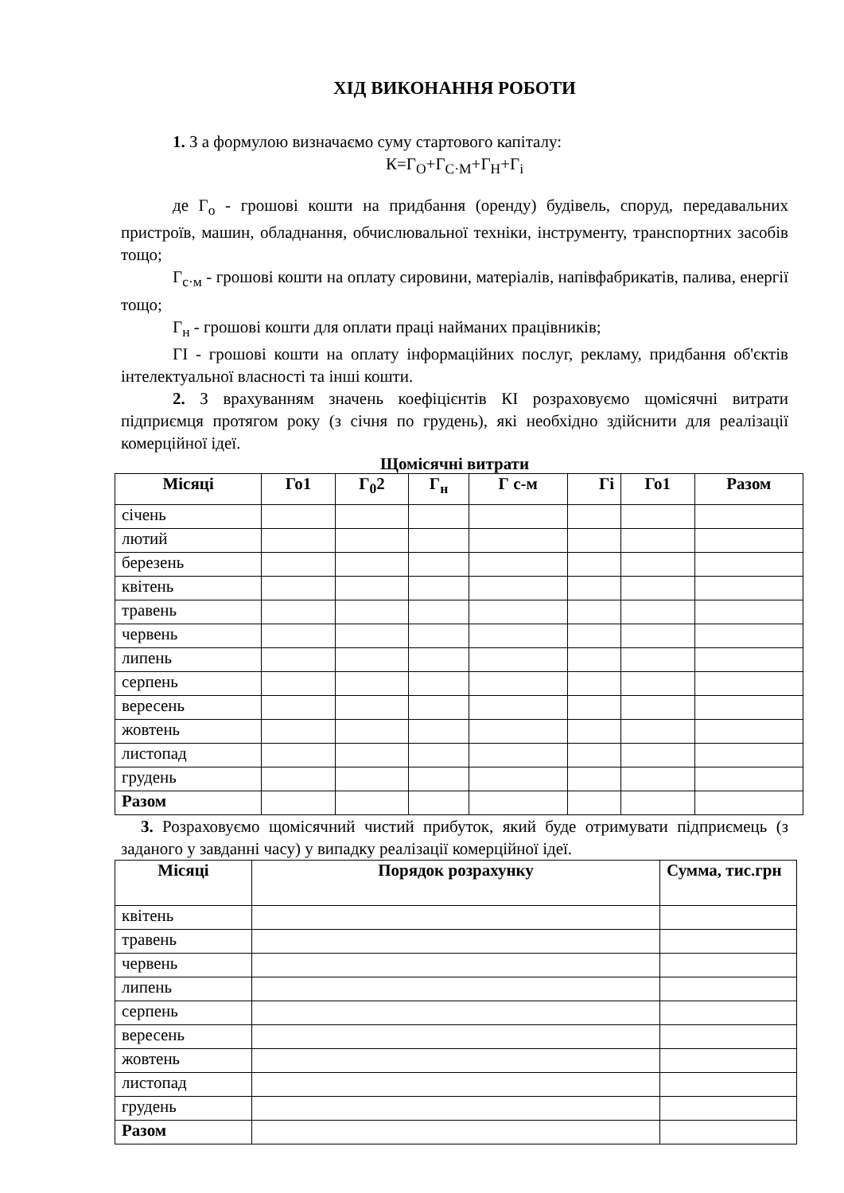ХІД ВИКОНАННЯ РОБОТИ
1. З а формулою визначаємо суму стартового капіталу:
К=Г<sub>О</sub>+Г<sub>С·М</sub>+Г<sub>Н</sub>+Г<sub>і</sub>
де Г<sub>о</sub> - грошові кошти на придбання (оренду) будівель, споруд, передавальних пристроїв, машин, обладнання, обчислювальної техніки, інструменту, транспортних засобів тощо;
Г<sub>с·м</sub> - грошові кошти на оплату сировини, матеріалів, напівфабрикатів, палива, енергії тощо;
Г<sub>н</sub> - грошові кошти для оплати праці найманих працівників;
ГІ - грошові кошти на оплату інформаційних послуг, рекламу, придбання об'єктів інтелектуальної власності та інші кошти.
2. З врахуванням значень коефіцієнтів КІ розраховуємо щомісячні витрати підприємця протягом року (з січня по грудень), які необхідно здійснити для реалізації комерційної ідеї.
Щомісячні витрати
| Місяці | Го1 | Г<sub>0</sub>2 | Г<sub>н</sub> | Г с-м | Гі | Го1 | Разом |
| --- | --- | --- | --- | --- | --- | --- | --- |
| січень | | | | | | | |
| лютий | | | | | | | |
| березень | | | | | | | |
| квітень | | | | | | | |
| травень | | | | | | | |
| червень | | | | | | | |
| липень | | | | | | | |
| серпень | | | | | | | |
| вересень | | | | | | | |
| жовтень | | | | | | | |
| листопад | | | | | | | |
| грудень | | | | | | | |
| Разом | | | | | | | |
3. Розраховуємо щомісячний чистий прибуток, який буде отримувати підприємець (з заданого у завданні часу) у випадку реалізації комерційної ідеї.
| Місяці | Порядок розрахунку | Сумма, тис.грн |
| --- | --- | --- |
| квітень | | |
| травень | | |
| червень | | |
| липень | | |
| серпень | | |
| вересень | | |
| жовтень | | |
| листопад | | |
| грудень | | |
| Разом | | |